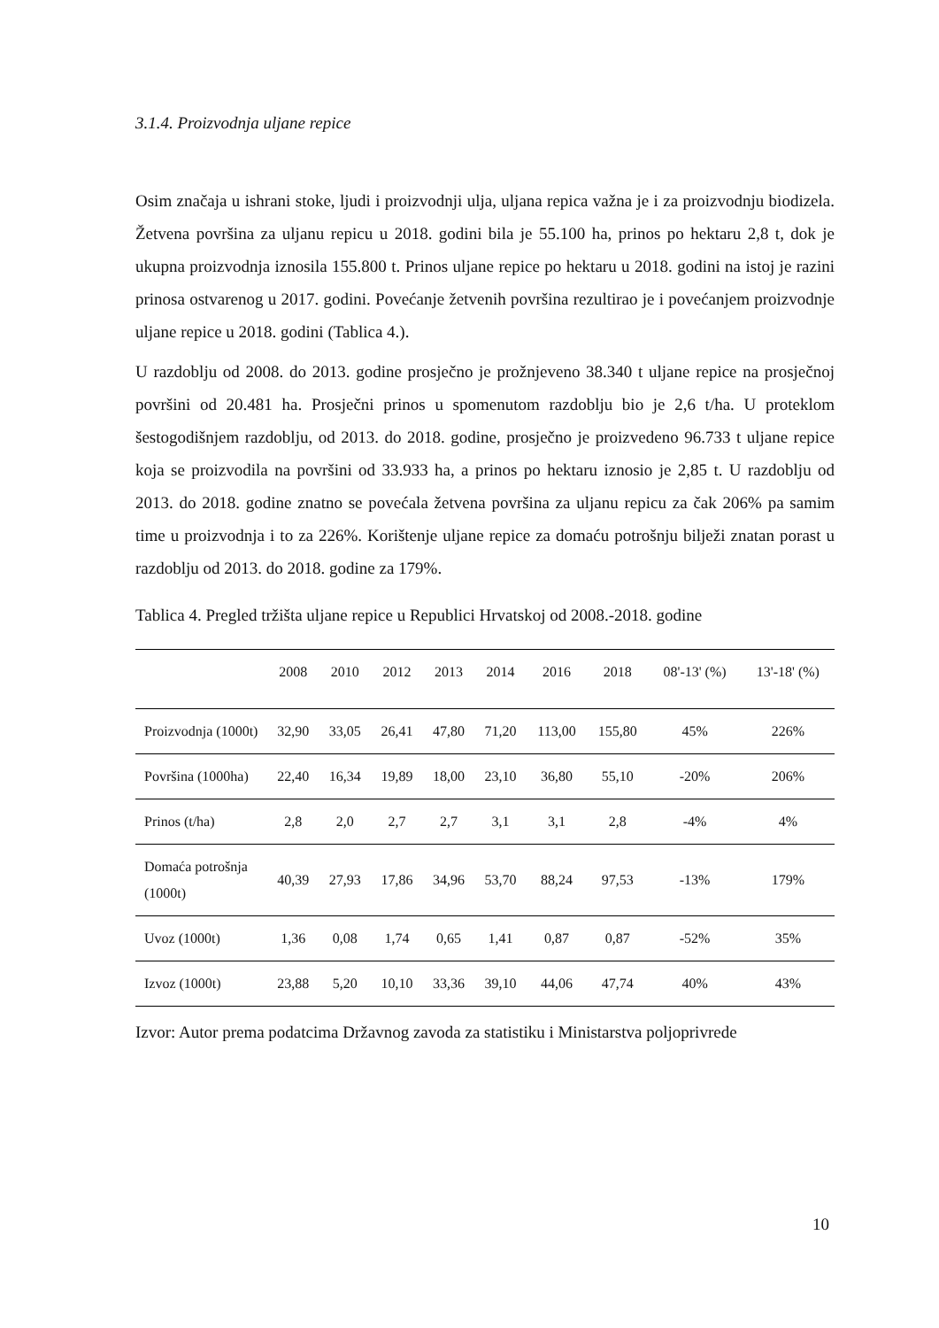3.1.4. Proizvodnja uljane repice
Osim značaja u ishrani stoke, ljudi i proizvodnji ulja, uljana repica važna je i za proizvodnju biodizela. Žetvena površina za uljanu repicu u 2018. godini bila je 55.100 ha, prinos po hektaru 2,8 t, dok je ukupna proizvodnja iznosila 155.800 t. Prinos uljane repice po hektaru u 2018. godini na istoj je razini prinosa ostvarenog u 2017. godini. Povećanje žetvenih površina rezultirao je i povećanjem proizvodnje uljane repice u 2018. godini (Tablica 4.).
U razdoblju od 2008. do 2013. godine prosječno je prožnjeveno 38.340 t uljane repice na prosječnoj površini od 20.481 ha. Prosječni prinos u spomenutom razdoblju bio je 2,6 t/ha. U proteklom šestogodišnjem razdoblju, od 2013. do 2018. godine, prosječno je proizvedeno 96.733 t uljane repice koja se proizvodila na površini od 33.933 ha, a prinos po hektaru iznosio je 2,85 t. U razdoblju od 2013. do 2018. godine znatno se povećala žetvena površina za uljanu repicu za čak 206% pa samim time u proizvodnja i to za 226%. Korištenje uljane repice za domaću potrošnju bilježi znatan porast u razdoblju od 2013. do 2018. godine za 179%.
Tablica 4. Pregled tržišta uljane repice u Republici Hrvatskoj od 2008.-2018. godine
| | 2008 | 2010 | 2012 | 2013 | 2014 | 2016 | 2018 | 08'-13' (%) | 13'-18' (%) |
| --- | --- | --- | --- | --- | --- | --- | --- | --- | --- |
| Proizvodnja (1000t) | 32,90 | 33,05 | 26,41 | 47,80 | 71,20 | 113,00 | 155,80 | 45% | 226% |
| Površina (1000ha) | 22,40 | 16,34 | 19,89 | 18,00 | 23,10 | 36,80 | 55,10 | -20% | 206% |
| Prinos (t/ha) | 2,8 | 2,0 | 2,7 | 2,7 | 3,1 | 3,1 | 2,8 | -4% | 4% |
| Domaća potrošnja (1000t) | 40,39 | 27,93 | 17,86 | 34,96 | 53,70 | 88,24 | 97,53 | -13% | 179% |
| Uvoz (1000t) | 1,36 | 0,08 | 1,74 | 0,65 | 1,41 | 0,87 | 0,87 | -52% | 35% |
| Izvoz (1000t) | 23,88 | 5,20 | 10,10 | 33,36 | 39,10 | 44,06 | 47,74 | 40% | 43% |
Izvor: Autor prema podatcima Državnog zavoda za statistiku i Ministarstva poljoprivrede
10